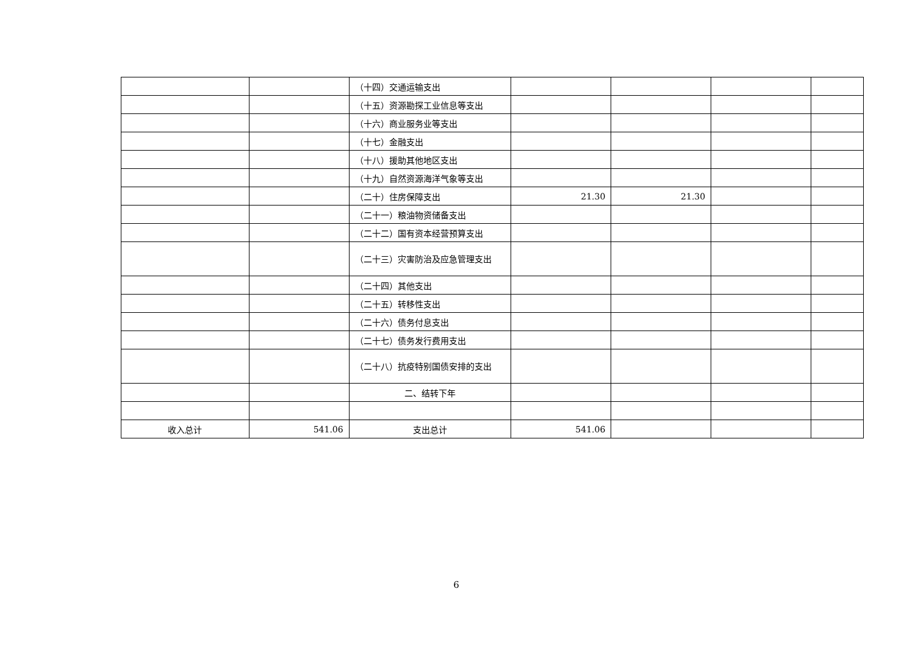| | | （十四）交通运输支出 | | | | |
| | | （十五）资源勘探工业信息等支出 | | | | |
| | | （十六）商业服务业等支出 | | | | |
| | | （十七）金融支出 | | | | |
| | | （十八）援助其他地区支出 | | | | |
| | | （十九）自然资源海洋气象等支出 | | | | |
| | | （二十）住房保障支出 | 21.30 | 21.30 | | |
| | | （二十一）粮油物资储备支出 | | | | |
| | | （二十二）国有资本经营预算支出 | | | | |
| | | （二十三）灾害防治及应急管理支出 | | | | |
| | | （二十四）其他支出 | | | | |
| | | （二十五）转移性支出 | | | | |
| | | （二十六）债务付息支出 | | | | |
| | | （二十七）债务发行费用支出 | | | | |
| | | （二十八）抗疫特别国债安排的支出 | | | | |
| | | 二、结转下年 | | | | |
| 收入总计 | 541.06 | 支出总计 | 541.06 | | | |
6